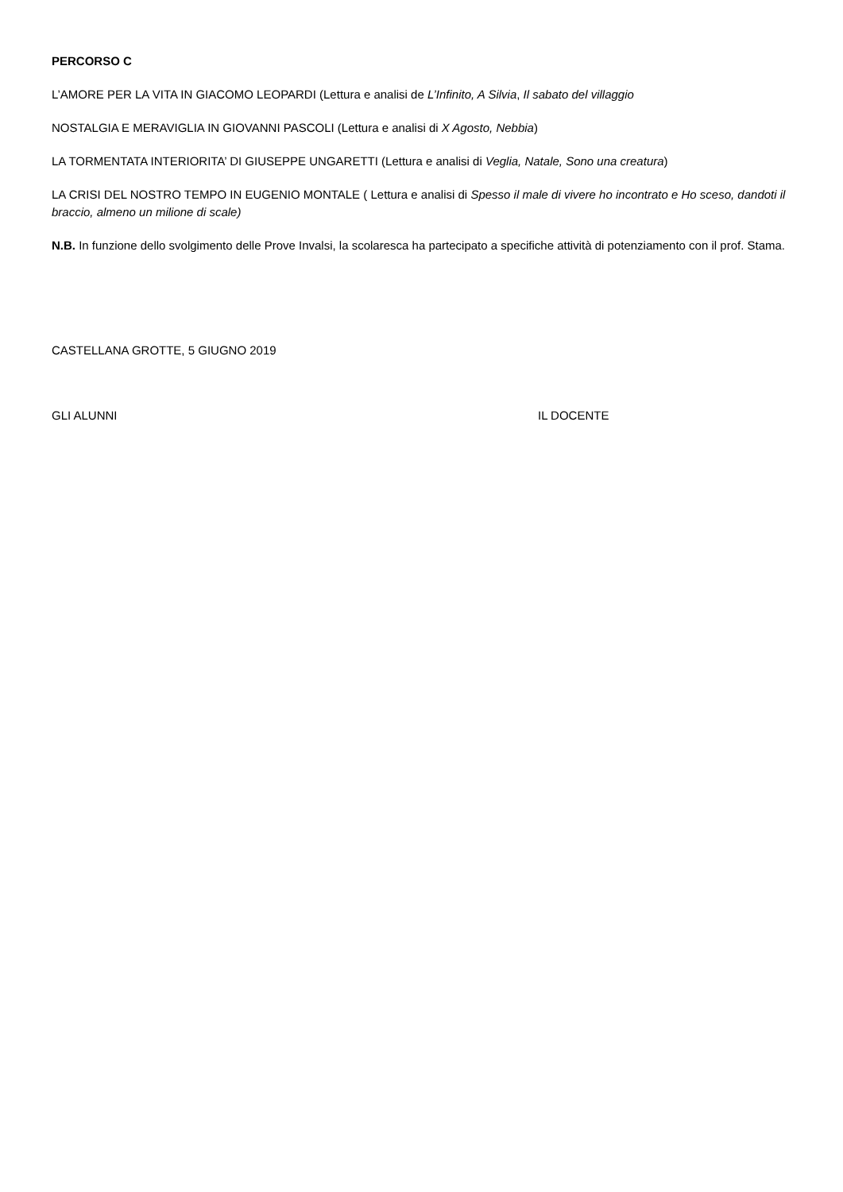PERCORSO C
L’AMORE PER LA VITA IN GIACOMO LEOPARDI (Lettura e analisi de L’Infinito, A Silvia, Il sabato del villaggio
NOSTALGIA E MERAVIGLIA IN GIOVANNI PASCOLI (Lettura e analisi di X Agosto, Nebbia)
LA TORMENTATA INTERIORITA’ DI GIUSEPPE UNGARETTI (Lettura e analisi di Veglia, Natale, Sono una creatura)
LA CRISI DEL NOSTRO TEMPO IN EUGENIO MONTALE ( Lettura e analisi di Spesso il male di vivere ho incontrato e Ho sceso, dandoti il braccio, almeno un milione di scale)
N.B. In funzione dello svolgimento delle Prove Invalsi, la scolaresca ha partecipato a specifiche attività di potenziamento con il prof. Stama.
CASTELLANA GROTTE, 5 GIUGNO 2019
GLI ALUNNI IL DOCENTE